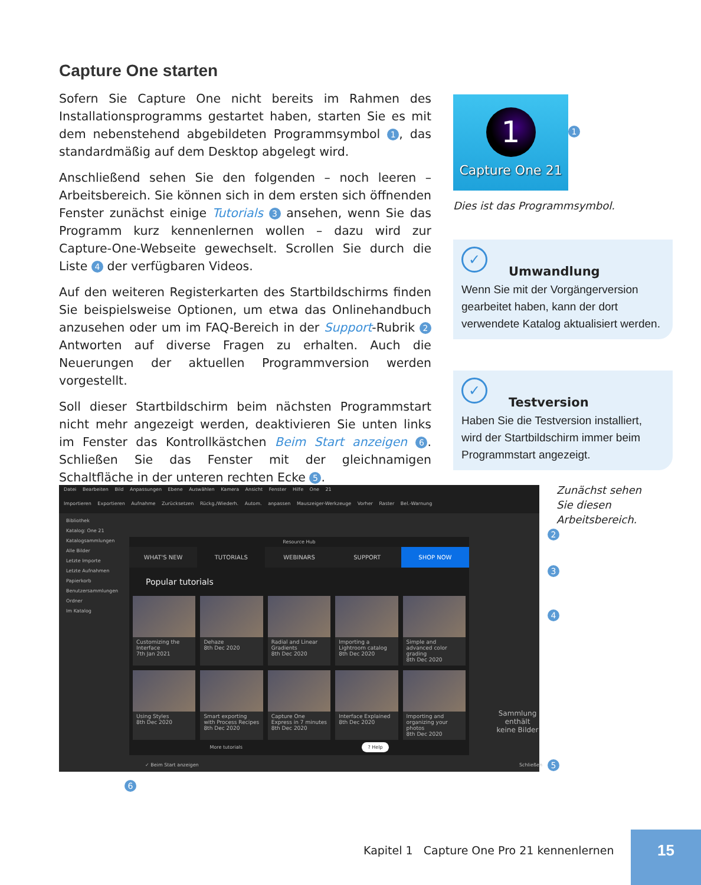Capture One starten
Sofern Sie Capture One nicht bereits im Rahmen des Installationsprogramms gestartet haben, starten Sie es mit dem nebenstehend abgebildeten Programmsymbol 1, das standardmäßig auf dem Desktop abgelegt wird.
Anschließend sehen Sie den folgenden – noch leeren – Arbeitsbereich. Sie können sich in dem ersten sich öffnenden Fenster zunächst einige Tutorials 3 ansehen, wenn Sie das Programm kurz kennenlernen wollen – dazu wird zur Capture-One-Webseite gewechselt. Scrollen Sie durch die Liste 4 der verfügbaren Videos.
Auf den weiteren Registerkarten des Startbildschirms finden Sie beispielsweise Optionen, um etwa das Onlinehandbuch anzusehen oder um im FAQ-Bereich in der Support-Rubrik 2 Antworten auf diverse Fragen zu erhalten. Auch die Neuerungen der aktuellen Programmversion werden vorgestellt.
Soll dieser Startbildschirm beim nächsten Programmstart nicht mehr angezeigt werden, deaktivieren Sie unten links im Fenster das Kontrollkästchen Beim Start anzeigen 6. Schließen Sie das Fenster mit der gleichnamigen Schaltfläche in der unteren rechten Ecke 5.
1
Capture One 21
1
Dies ist das Programmsymbol.
✓
Umwandlung
Wenn Sie mit der Vorgängerversion gearbeitet haben, kann der dort verwendete Katalog aktualisiert werden.
✓
Testversion
Haben Sie die Testversion installiert, wird der Startbildschirm immer beim Programmstart angezeigt.
Zunächst sehen Sie diesen Arbeitsbereich.
Datei Bearbeiten Bild Anpassungen Ebene Auswählen Kamera Ansicht Fenster Hilfe One 21
Importieren Exportieren Aufnahme Zurücksetzen Rückg./Wiederh. Autom. anpassen Mauszeiger-Werkzeuge Vorher Raster Bel.-Warnung
Bibliothek
Katalog: One 21
Katalogsammlungen
Alle Bilder
Letzte Importe
Letzte Aufnahmen
Papierkorb
Benutzersammlungen
Ordner
Im Katalog
Resource Hub
WHAT'S NEW TUTORIALS WEBINARS SUPPORT SHOP NOW
Popular tutorials
Customizing the Interface
7th Jan 2021
Dehaze
8th Dec 2020
Radial and Linear Gradients
8th Dec 2020
Importing a Lightroom catalog
8th Dec 2020
Simple and advanced color grading
8th Dec 2020
Using Styles
8th Dec 2020
Smart exporting with Process Recipes
8th Dec 2020
Capture One Express in 7 minutes
8th Dec 2020
Interface Explained
8th Dec 2020
Importing and organizing your photos
8th Dec 2020
More tutorials ? Help
Sammlung enthält
keine Bilder
✓ Beim Start anzeigen Schließen
2
3
4
5
6
Kapitel 1 Capture One Pro 21 kennenlernen
15